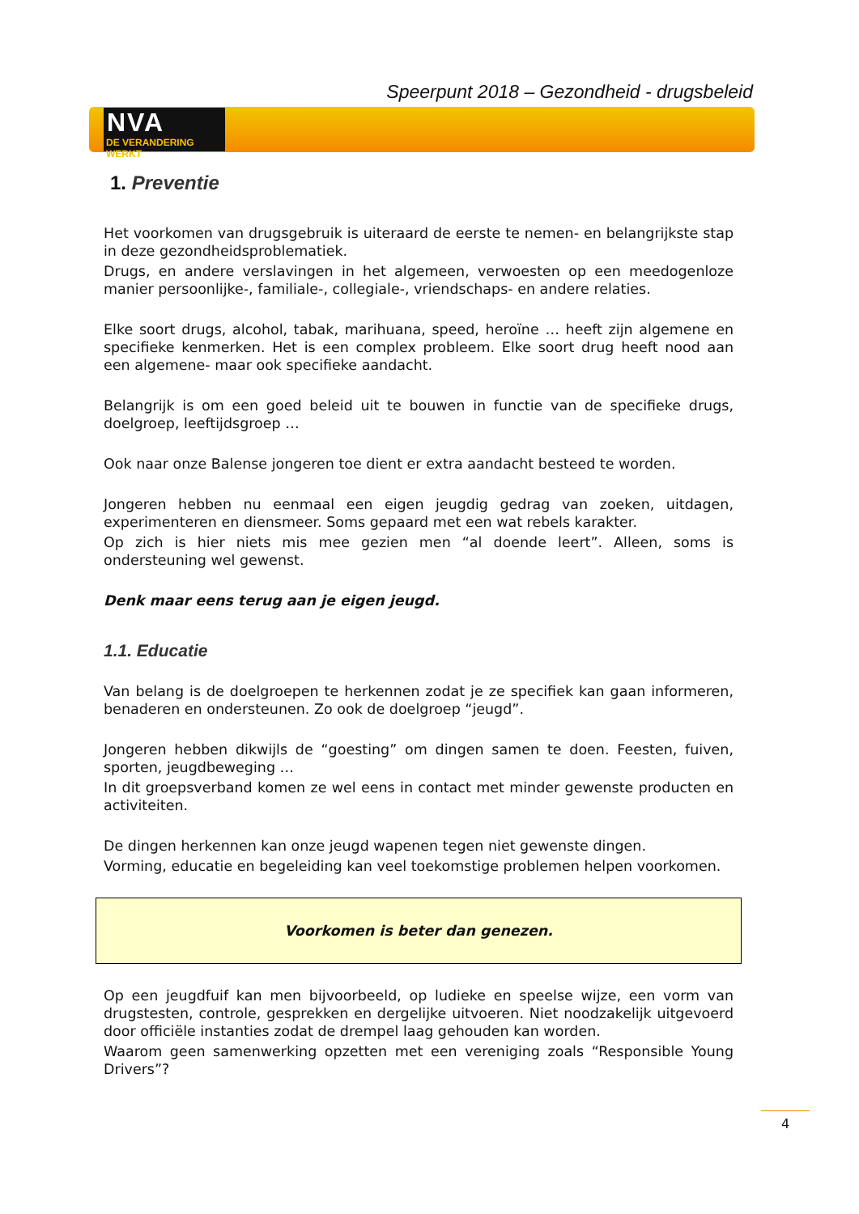Speerpunt 2018 – Gezondheid - drugsbeleid
NVA
DE VERANDERING WERKT
1. Preventie
Het voorkomen van drugsgebruik is uiteraard de eerste te nemen- en belangrijkste stap in deze gezondheidsproblematiek.
Drugs, en andere verslavingen in het algemeen, verwoesten op een meedogenloze manier persoonlijke-, familiale-, collegiale-, vriendschaps- en andere relaties.
Elke soort drugs, alcohol, tabak, marihuana, speed, heroïne … heeft zijn algemene en specifieke kenmerken. Het is een complex probleem. Elke soort drug heeft nood aan een algemene- maar ook specifieke aandacht.
Belangrijk is om een goed beleid uit te bouwen in functie van de specifieke drugs, doelgroep, leeftijdsgroep …
Ook naar onze Balense jongeren toe dient er extra aandacht besteed te worden.
Jongeren hebben nu eenmaal een eigen jeugdig gedrag van zoeken, uitdagen, experimenteren en diensmeer. Soms gepaard met een wat rebels karakter.
Op zich is hier niets mis mee gezien men “al doende leert”. Alleen, soms is ondersteuning wel gewenst.
Denk maar eens terug aan je eigen jeugd.
1.1. Educatie
Van belang is de doelgroepen te herkennen zodat je ze specifiek kan gaan informeren, benaderen en ondersteunen. Zo ook de doelgroep “jeugd”.
Jongeren hebben dikwijls de “goesting” om dingen samen te doen. Feesten, fuiven, sporten, jeugdbeweging …
In dit groepsverband komen ze wel eens in contact met minder gewenste producten en activiteiten.
De dingen herkennen kan onze jeugd wapenen tegen niet gewenste dingen.
Vorming, educatie en begeleiding kan veel toekomstige problemen helpen voorkomen.
Voorkomen is beter dan genezen.
Op een jeugdfuif kan men bijvoorbeeld, op ludieke en speelse wijze, een vorm van drugstesten, controle, gesprekken en dergelijke uitvoeren. Niet noodzakelijk uitgevoerd door officiële instanties zodat de drempel laag gehouden kan worden.
Waarom geen samenwerking opzetten met een vereniging zoals “Responsible Young Drivers”?
4